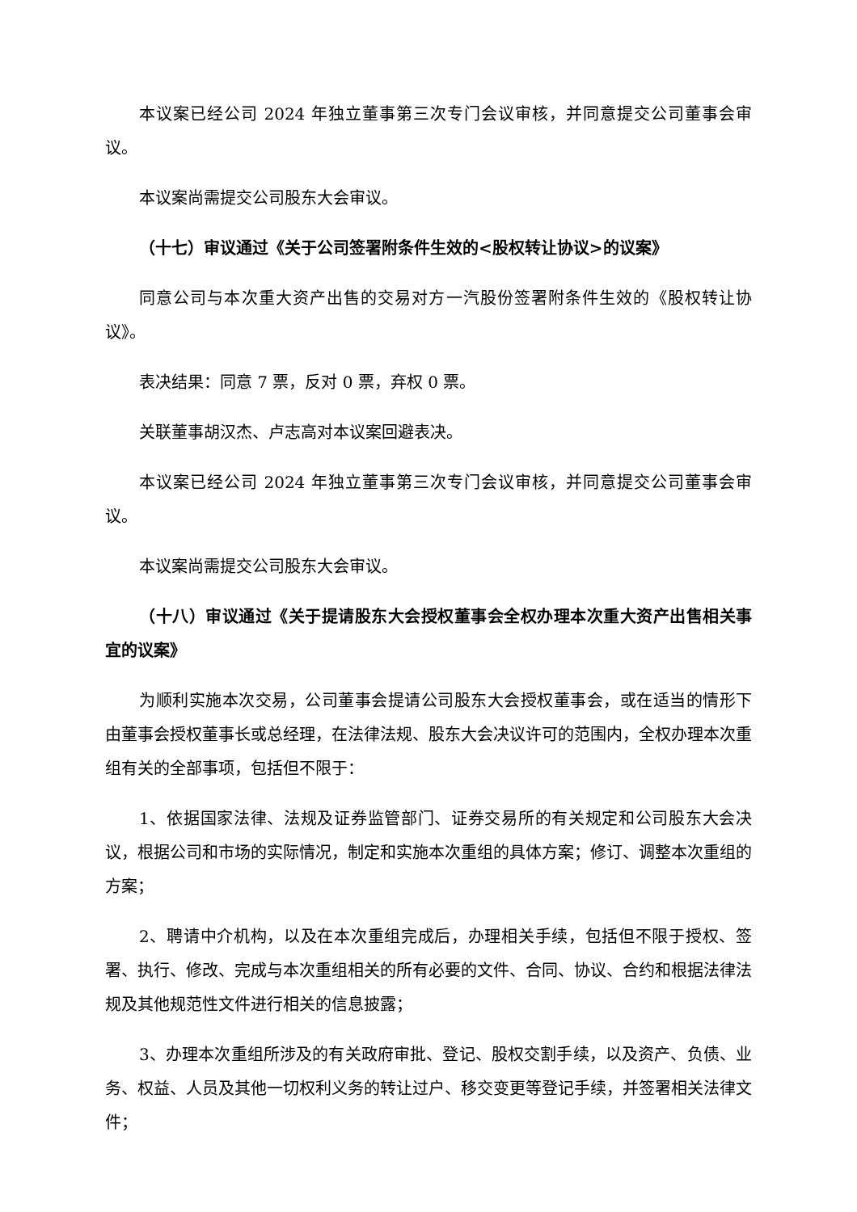本议案已经公司 2024 年独立董事第三次专门会议审核，并同意提交公司董事会审议。
本议案尚需提交公司股东大会审议。
（十七）审议通过《关于公司签署附条件生效的<股权转让协议>的议案》
同意公司与本次重大资产出售的交易对方一汽股份签署附条件生效的《股权转让协议》。
表决结果：同意 7 票，反对 0 票，弃权 0 票。
关联董事胡汉杰、卢志高对本议案回避表决。
本议案已经公司 2024 年独立董事第三次专门会议审核，并同意提交公司董事会审议。
本议案尚需提交公司股东大会审议。
（十八）审议通过《关于提请股东大会授权董事会全权办理本次重大资产出售相关事宜的议案》
为顺利实施本次交易，公司董事会提请公司股东大会授权董事会，或在适当的情形下由董事会授权董事长或总经理，在法律法规、股东大会决议许可的范围内，全权办理本次重组有关的全部事项，包括但不限于：
1、依据国家法律、法规及证券监管部门、证券交易所的有关规定和公司股东大会决议，根据公司和市场的实际情况，制定和实施本次重组的具体方案；修订、调整本次重组的方案；
2、聘请中介机构，以及在本次重组完成后，办理相关手续，包括但不限于授权、签署、执行、修改、完成与本次重组相关的所有必要的文件、合同、协议、合约和根据法律法规及其他规范性文件进行相关的信息披露；
3、办理本次重组所涉及的有关政府审批、登记、股权交割手续，以及资产、负债、业务、权益、人员及其他一切权利义务的转让过户、移交变更等登记手续，并签署相关法律文件；